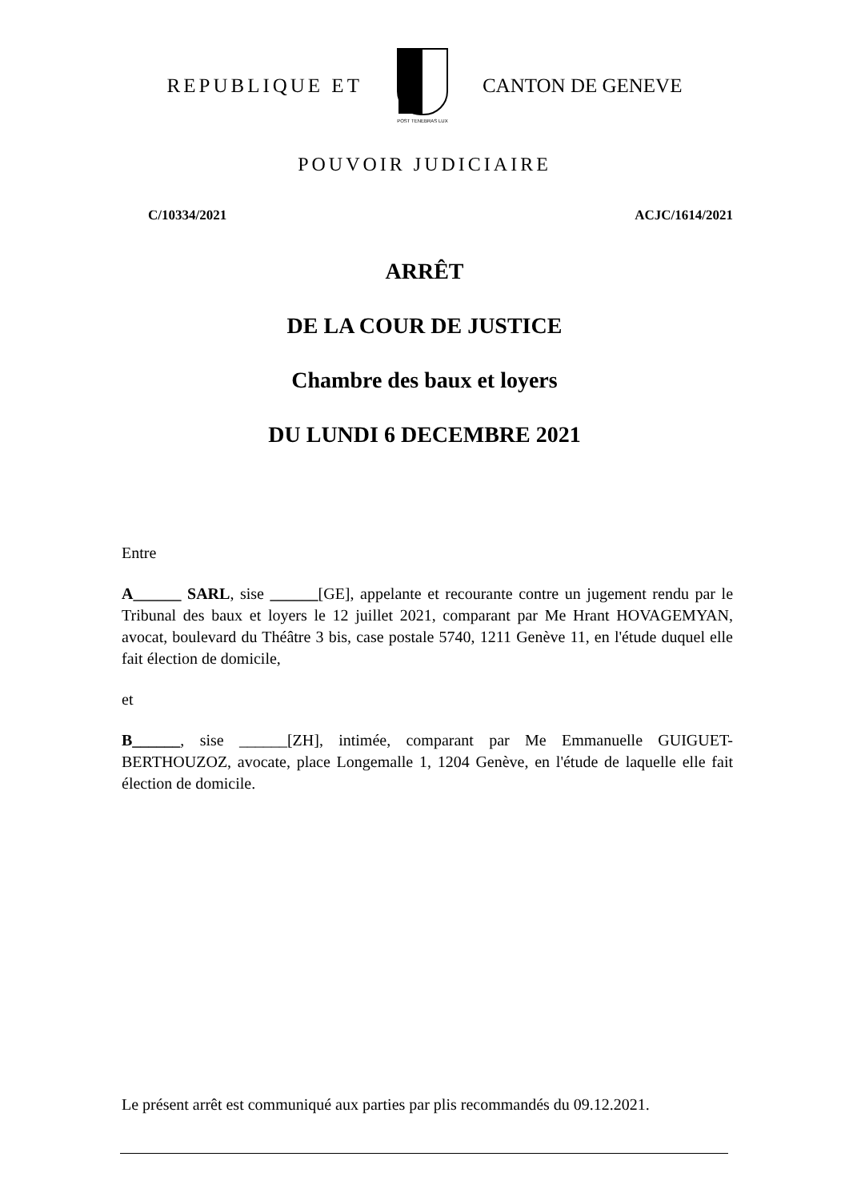REPUBLIQUE ET
POST TENEBRAS LUX
CANTON DE GENEVE
POUVOIR JUDICIAIRE
C/10334/2021 ACJC/1614/2021
ARRÊT
DE LA COUR DE JUSTICE
Chambre des baux et loyers
DU LUNDI 6 DECEMBRE 2021
Entre
A______ SARL, sise ______[GE], appelante et recourante contre un jugement rendu par le Tribunal des baux et loyers le 12 juillet 2021, comparant par Me Hrant HOVAGEMYAN, avocat, boulevard du Théâtre 3 bis, case postale 5740, 1211 Genève 11, en l'étude duquel elle fait élection de domicile,
et
B______, sise ______[ZH], intimée, comparant par Me Emmanuelle GUIGUET-BERTHOUZOZ, avocate, place Longemalle 1, 1204 Genève, en l'étude de laquelle elle fait élection de domicile.
Le présent arrêt est communiqué aux parties par plis recommandés du 09.12.2021.